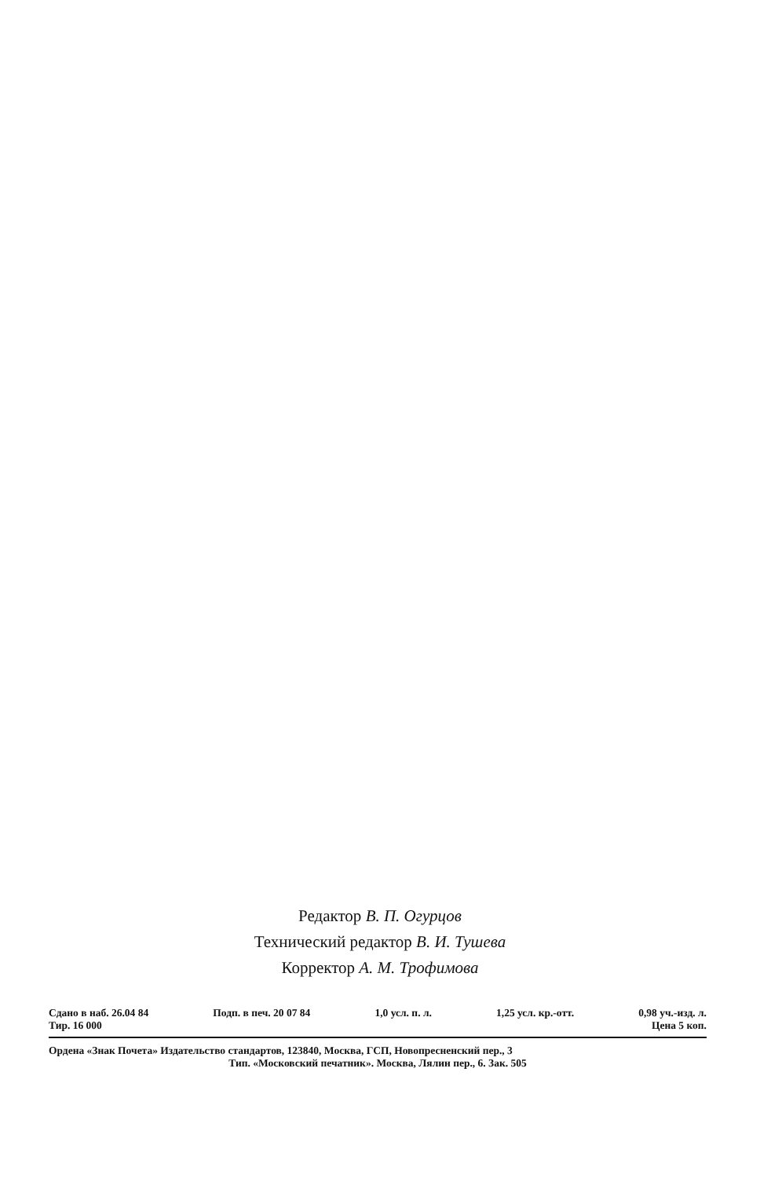Редактор В. П. Огурцов
Технический редактор В. И. Тушева
Корректор А. М. Трофимова
Сдано в наб. 26.04 84 Подп. в печ. 20 07 84 1,0 усл. п. л. 1,25 усл. кр.-отт. 0,98 уч.-изд. л.
Тир. 16 000 Цена 5 коп.
Ордена «Знак Почета» Издательство стандартов, 123840, Москва, ГСП, Новопресненский пер., 3
Тип. «Московский печатник». Москва, Лялин пер., 6. Зак. 505